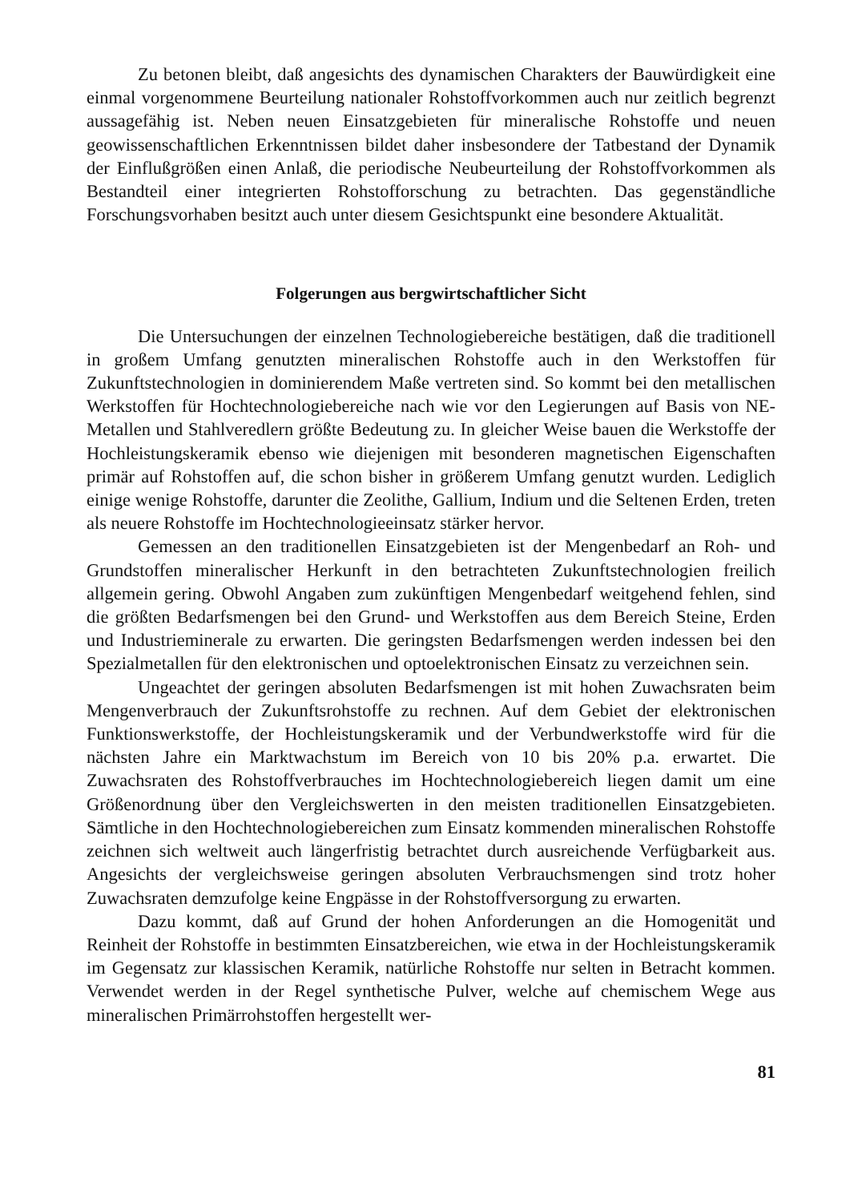Zu betonen bleibt, daß angesichts des dynamischen Charakters der Bauwürdigkeit eine einmal vorgenommene Beurteilung nationaler Rohstoffvorkommen auch nur zeitlich begrenzt aussagefähig ist. Neben neuen Einsatzgebieten für mineralische Rohstoffe und neuen geowissenschaftlichen Erkenntnissen bildet daher insbesondere der Tatbestand der Dynamik der Einflußgrößen einen Anlaß, die periodische Neubeurteilung der Rohstoffvorkommen als Bestandteil einer integrierten Rohstofforschung zu betrachten. Das gegenständliche Forschungsvorhaben besitzt auch unter diesem Gesichtspunkt eine besondere Aktualität.
Folgerungen aus bergwirtschaftlicher Sicht
Die Untersuchungen der einzelnen Technologiebereiche bestätigen, daß die traditionell in großem Umfang genutzten mineralischen Rohstoffe auch in den Werkstoffen für Zukunftstechnologien in dominierendem Maße vertreten sind. So kommt bei den metallischen Werkstoffen für Hochtechnologiebereiche nach wie vor den Legierungen auf Basis von NE-Metallen und Stahlveredlern größte Bedeutung zu. In gleicher Weise bauen die Werkstoffe der Hochleistungskeramik ebenso wie diejenigen mit besonderen magnetischen Eigenschaften primär auf Rohstoffen auf, die schon bisher in größerem Umfang genutzt wurden. Lediglich einige wenige Rohstoffe, darunter die Zeolithe, Gallium, Indium und die Seltenen Erden, treten als neuere Rohstoffe im Hochtechnologieeinsatz stärker hervor.
Gemessen an den traditionellen Einsatzgebieten ist der Mengenbedarf an Roh- und Grundstoffen mineralischer Herkunft in den betrachteten Zukunftstechnologien freilich allgemein gering. Obwohl Angaben zum zukünftigen Mengenbedarf weitgehend fehlen, sind die größten Bedarfsmengen bei den Grund- und Werkstoffen aus dem Bereich Steine, Erden und Industrieminerale zu erwarten. Die geringsten Bedarfsmengen werden indessen bei den Spezialmetallen für den elektronischen und optoelektronischen Einsatz zu verzeichnen sein.
Ungeachtet der geringen absoluten Bedarfsmengen ist mit hohen Zuwachsraten beim Mengenverbrauch der Zukunftsrohstoffe zu rechnen. Auf dem Gebiet der elektronischen Funktionswerkstoffe, der Hochleistungskeramik und der Verbundwerkstoffe wird für die nächsten Jahre ein Marktwachstum im Bereich von 10 bis 20% p.a. erwartet. Die Zuwachsraten des Rohstoffverbrauches im Hochtechnologiebereich liegen damit um eine Größenordnung über den Vergleichswerten in den meisten traditionellen Einsatzgebieten. Sämtliche in den Hochtechnologiebereichen zum Einsatz kommenden mineralischen Rohstoffe zeichnen sich weltweit auch längerfristig betrachtet durch ausreichende Verfügbarkeit aus. Angesichts der vergleichsweise geringen absoluten Verbrauchsmengen sind trotz hoher Zuwachsraten demzufolge keine Engpässe in der Rohstoffversorgung zu erwarten.
Dazu kommt, daß auf Grund der hohen Anforderungen an die Homogenität und Reinheit der Rohstoffe in bestimmten Einsatzbereichen, wie etwa in der Hochleistungskeramik im Gegensatz zur klassischen Keramik, natürliche Rohstoffe nur selten in Betracht kommen. Verwendet werden in der Regel synthetische Pulver, welche auf chemischem Wege aus mineralischen Primärrohstoffen hergestellt wer-
81